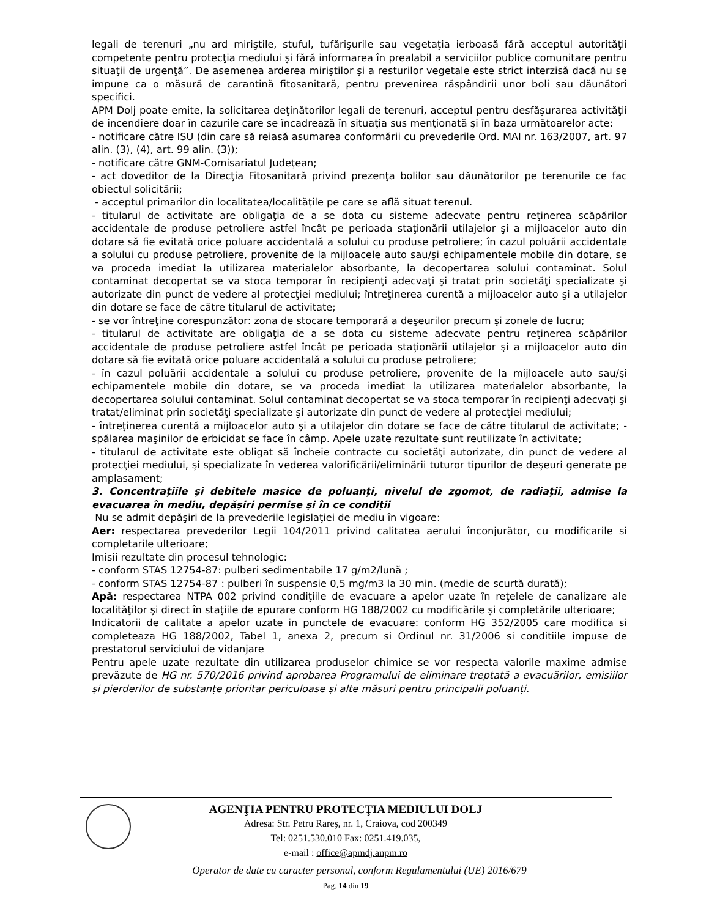legali de terenuri „nu ard miriştile, stuful, tufărişurile sau vegetaţia ierboasă fără acceptul autorităţii competente pentru protecţia mediului şi fără informarea în prealabil a serviciilor publice comunitare pentru situaţii de urgenţă”. De asemenea arderea miriştilor şi a resturilor vegetale este strict interzisă dacă nu se impune ca o măsură de carantină fitosanitară, pentru prevenirea răspândirii unor boli sau dăunători specifici.
APM Dolj poate emite, la solicitarea deţinătorilor legali de terenuri, acceptul pentru desfăşurarea activităţii de incendiere doar în cazurile care se încadrează în situaţia sus menţionată şi în baza următoarelor acte:
- notificare către ISU (din care să reiasă asumarea conformării cu prevederile Ord. MAI nr. 163/2007, art. 97 alin. (3), (4), art. 99 alin. (3));
- notificare către GNM-Comisariatul Judeţean;
- act doveditor de la Direcţia Fitosanitară privind prezenţa bolilor sau dăunătorilor pe terenurile ce fac obiectul solicitării;
- acceptul primarilor din localitatea/localităţile pe care se află situat terenul.
- titularul de activitate are obligaţia de a se dota cu sisteme adecvate pentru reţinerea scăpărilor accidentale de produse petroliere astfel încât pe perioada staţionării utilajelor şi a mijloacelor auto din dotare să fie evitată orice poluare accidentală a solului cu produse petroliere; în cazul poluării accidentale a solului cu produse petroliere, provenite de la mijloacele auto sau/şi echipamentele mobile din dotare, se va proceda imediat la utilizarea materialelor absorbante, la decopertarea solului contaminat. Solul contaminat decopertat se va stoca temporar în recipienţi adecvaţi şi tratat prin societăţi specializate şi autorizate din punct de vedere al protecţiei mediului; întreţinerea curentă a mijloacelor auto şi a utilajelor din dotare se face de către titularul de activitate;
- se vor întreţine corespunzător: zona de stocare temporară a deşeurilor precum şi zonele de lucru;
- titularul de activitate are obligaţia de a se dota cu sisteme adecvate pentru reţinerea scăpărilor accidentale de produse petroliere astfel încât pe perioada staţionării utilajelor şi a mijloacelor auto din dotare să fie evitată orice poluare accidentală a solului cu produse petroliere;
- în cazul poluării accidentale a solului cu produse petroliere, provenite de la mijloacele auto sau/şi echipamentele mobile din dotare, se va proceda imediat la utilizarea materialelor absorbante, la decopertarea solului contaminat. Solul contaminat decopertat se va stoca temporar în recipienţi adecvaţi şi tratat/eliminat prin societăţi specializate şi autorizate din punct de vedere al protecţiei mediului;
- întreţinerea curentă a mijloacelor auto şi a utilajelor din dotare se face de către titularul de activitate; - spălarea maşinilor de erbicidat se face în câmp. Apele uzate rezultate sunt reutilizate în activitate;
- titularul de activitate este obligat să încheie contracte cu societăţi autorizate, din punct de vedere al protecţiei mediului, şi specializate în vederea valorificării/eliminării tuturor tipurilor de deşeuri generate pe amplasament;
3. Concentrațiile și debitele masice de poluanți, nivelul de zgomot, de radiații, admise la evacuarea în mediu, depășiri permise și în ce condiții
Nu se admit depăşiri de la prevederile legislaţiei de mediu în vigoare:
Aer: respectarea prevederilor Legii 104/2011 privind calitatea aerului înconjurător, cu modificarile si completarile ulterioare;
Imisii rezultate din procesul tehnologic:
- conform STAS 12754-87: pulberi sedimentabile 17 g/m2/lună ;
- conform STAS 12754-87 : pulberi în suspensie 0,5 mg/m3 la 30 min. (medie de scurtă durată);
Apă: respectarea NTPA 002 privind condiţiile de evacuare a apelor uzate în reţelele de canalizare ale localităţilor şi direct în staţiile de epurare conform HG 188/2002 cu modificările şi completările ulterioare;
Indicatorii de calitate a apelor uzate in punctele de evacuare: conform HG 352/2005 care modifica si completeaza HG 188/2002, Tabel 1, anexa 2, precum si Ordinul nr. 31/2006 si conditiile impuse de prestatorul serviciului de vidanjare
Pentru apele uzate rezultate din utilizarea produselor chimice se vor respecta valorile maxime admise prevăzute de HG nr. 570/2016 privind aprobarea Programului de eliminare treptată a evacuărilor, emisiilor și pierderilor de substanțe prioritar periculoase și alte măsuri pentru principalii poluanți.
AGENŢIA PENTRU PROTECŢIA MEDIULUI DOLJ
Adresa: Str. Petru Rareş, nr. 1, Craiova, cod 200349
Tel: 0251.530.010 Fax: 0251.419.035,
e-mail : office@apmdj.anpm.ro
Operator de date cu caracter personal, conform Regulamentului (UE) 2016/679
Pag. 14 din 19